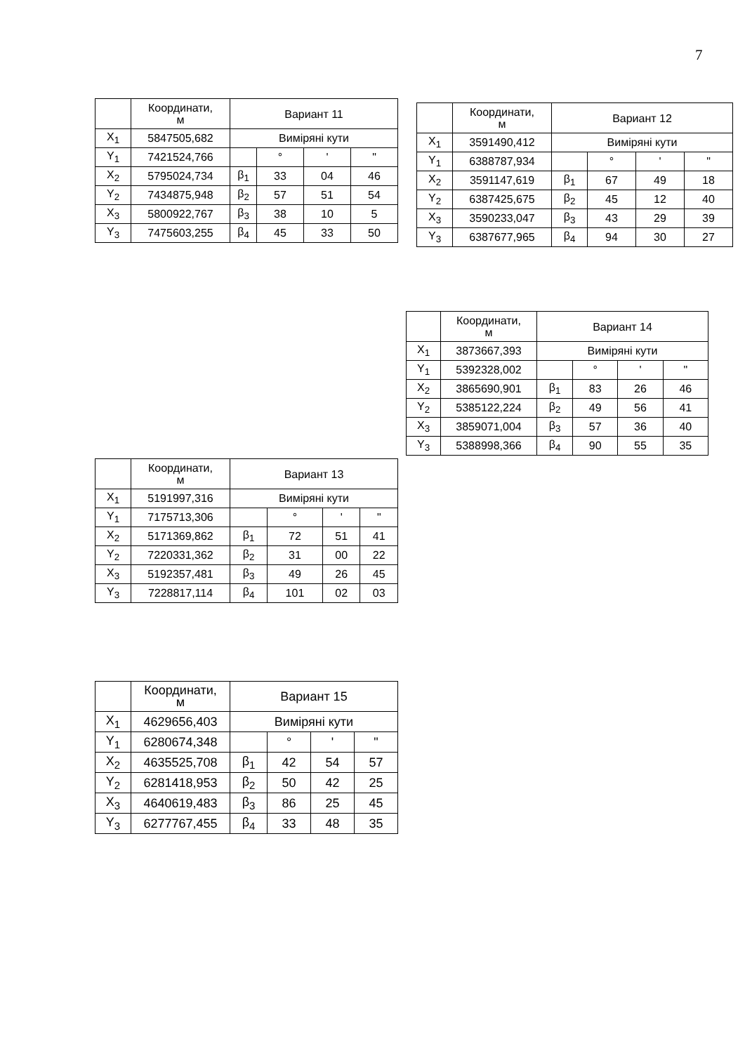7
| | Координати, м | Вариант 11 | | | |
| X<sub>1</sub> | 5847505,682 | Виміряні кути | | | |
| Y<sub>1</sub> | 7421524,766 | | ° | ' | " |
| X<sub>2</sub> | 5795024,734 | β<sub>1</sub> | 33 | 04 | 46 |
| Y<sub>2</sub> | 7434875,948 | β<sub>2</sub> | 57 | 51 | 54 |
| X<sub>3</sub> | 5800922,767 | β<sub>3</sub> | 38 | 10 | 5 |
| Y<sub>3</sub> | 7475603,255 | β<sub>4</sub> | 45 | 33 | 50 |
| | Координати, м | Вариант 12 | | | |
| X<sub>1</sub> | 3591490,412 | Виміряні кути | | | |
| Y<sub>1</sub> | 6388787,934 | | ° | ' | " |
| X<sub>2</sub> | 3591147,619 | β<sub>1</sub> | 67 | 49 | 18 |
| Y<sub>2</sub> | 6387425,675 | β<sub>2</sub> | 45 | 12 | 40 |
| X<sub>3</sub> | 3590233,047 | β<sub>3</sub> | 43 | 29 | 39 |
| Y<sub>3</sub> | 6387677,965 | β<sub>4</sub> | 94 | 30 | 27 |
| | Координати, м | Вариант 14 | | | |
| X<sub>1</sub> | 3873667,393 | Виміряні кути | | | |
| Y<sub>1</sub> | 5392328,002 | | ° | ' | " |
| X<sub>2</sub> | 3865690,901 | β<sub>1</sub> | 83 | 26 | 46 |
| Y<sub>2</sub> | 5385122,224 | β<sub>2</sub> | 49 | 56 | 41 |
| X<sub>3</sub> | 3859071,004 | β<sub>3</sub> | 57 | 36 | 40 |
| Y<sub>3</sub> | 5388998,366 | β<sub>4</sub> | 90 | 55 | 35 |
| | Координати, м | Вариант 13 | | | |
| X<sub>1</sub> | 5191997,316 | Виміряні кути | | | |
| Y<sub>1</sub> | 7175713,306 | | ° | ' | " |
| X<sub>2</sub> | 5171369,862 | β<sub>1</sub> | 72 | 51 | 41 |
| Y<sub>2</sub> | 7220331,362 | β<sub>2</sub> | 31 | 00 | 22 |
| X<sub>3</sub> | 5192357,481 | β<sub>3</sub> | 49 | 26 | 45 |
| Y<sub>3</sub> | 7228817,114 | β<sub>4</sub> | 101 | 02 | 03 |
| | Координати, м | Вариант 15 | | | |
| X<sub>1</sub> | 4629656,403 | Виміряні кути | | | |
| Y<sub>1</sub> | 6280674,348 | | ° | ' | " |
| X<sub>2</sub> | 4635525,708 | β<sub>1</sub> | 42 | 54 | 57 |
| Y<sub>2</sub> | 6281418,953 | β<sub>2</sub> | 50 | 42 | 25 |
| X<sub>3</sub> | 4640619,483 | β<sub>3</sub> | 86 | 25 | 45 |
| Y<sub>3</sub> | 6277767,455 | β<sub>4</sub> | 33 | 48 | 35 |